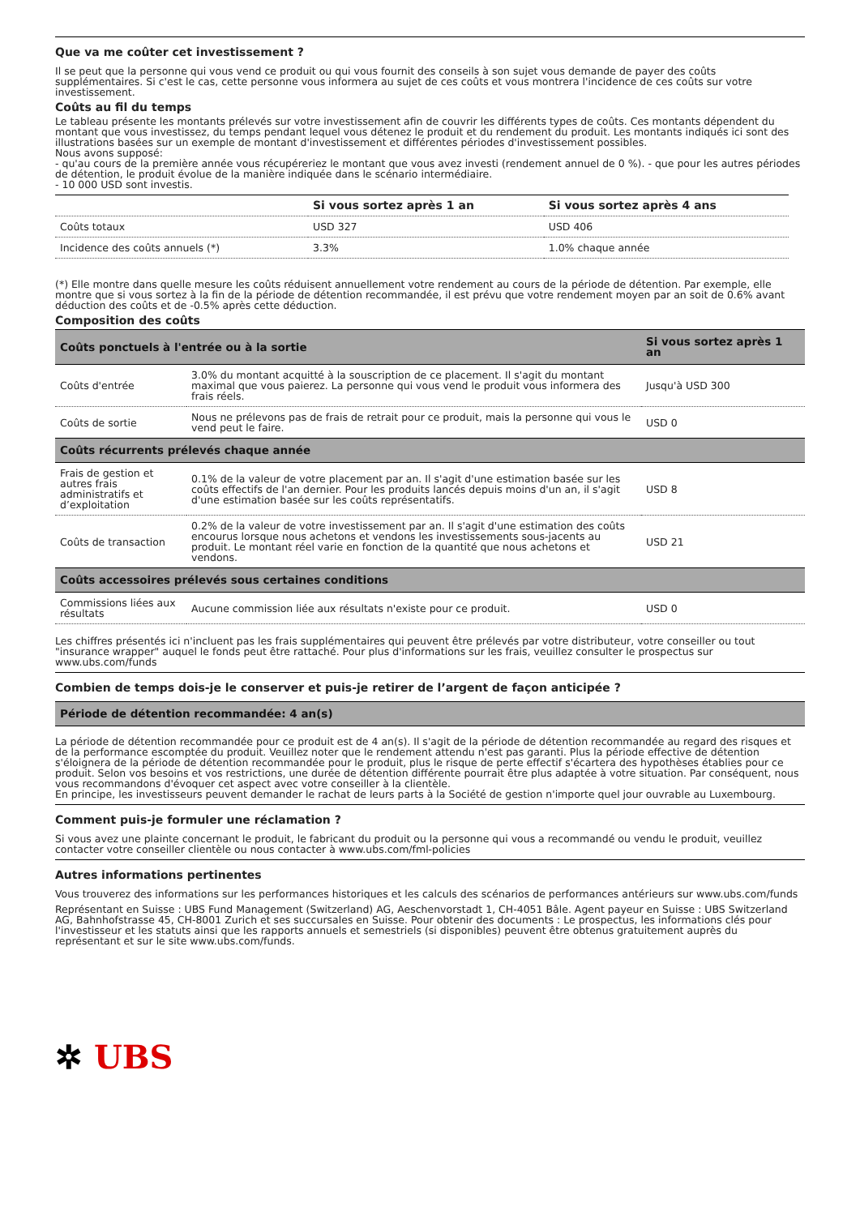Que va me coûter cet investissement ?
Il se peut que la personne qui vous vend ce produit ou qui vous fournit des conseils à son sujet vous demande de payer des coûts supplémentaires. Si c'est le cas, cette personne vous informera au sujet de ces coûts et vous montrera l'incidence de ces coûts sur votre investissement.
Coûts au fil du temps
Le tableau présente les montants prélevés sur votre investissement afin de couvrir les différents types de coûts. Ces montants dépendent du montant que vous investissez, du temps pendant lequel vous détenez le produit et du rendement du produit. Les montants indiqués ici sont des illustrations basées sur un exemple de montant d'investissement et différentes périodes d'investissement possibles.
Nous avons supposé:
- qu'au cours de la première année vous récupéreriez le montant que vous avez investi (rendement annuel de 0 %). - que pour les autres périodes de détention, le produit évolue de la manière indiquée dans le scénario intermédiaire.
- 10 000 USD sont investis.
| | Si vous sortez après 1 an | Si vous sortez après 4 ans |
| --- | --- | --- |
| Coûts totaux | USD 327 | USD 406 |
| Incidence des coûts annuels (*) | 3.3% | 1.0% chaque année |
(*) Elle montre dans quelle mesure les coûts réduisent annuellement votre rendement au cours de la période de détention. Par exemple, elle montre que si vous sortez à la fin de la période de détention recommandée, il est prévu que votre rendement moyen par an soit de 0.6% avant déduction des coûts et de -0.5% après cette déduction.
Composition des coûts
| Coûts ponctuels à l'entrée ou à la sortie | | Si vous sortez après 1 an |
| --- | --- | --- |
| Coûts d'entrée | 3.0% du montant acquitté à la souscription de ce placement. Il s'agit du montant maximal que vous paierez. La personne qui vous vend le produit vous informera des frais réels. | Jusqu'à USD 300 |
| Coûts de sortie | Nous ne prélevons pas de frais de retrait pour ce produit, mais la personne qui vous le vend peut le faire. | USD 0 |
| Coûts récurrents prélevés chaque année | | |
| Frais de gestion et autres frais administratifs et d’exploitation | 0.1% de la valeur de votre placement par an. Il s'agit d'une estimation basée sur les coûts effectifs de l'an dernier. Pour les produits lancés depuis moins d'un an, il s'agit d'une estimation basée sur les coûts représentatifs. | USD 8 |
| Coûts de transaction | 0.2% de la valeur de votre investissement par an. Il s'agit d'une estimation des coûts encourus lorsque nous achetons et vendons les investissements sous-jacents au produit. Le montant réel varie en fonction de la quantité que nous achetons et vendons. | USD 21 |
| Coûts accessoires prélevés sous certaines conditions | | |
| Commissions liées aux résultats | Aucune commission liée aux résultats n'existe pour ce produit. | USD 0 |
Les chiffres présentés ici n'incluent pas les frais supplémentaires qui peuvent être prélevés par votre distributeur, votre conseiller ou tout "insurance wrapper" auquel le fonds peut être rattaché. Pour plus d'informations sur les frais, veuillez consulter le prospectus sur www.ubs.com/funds
Combien de temps dois-je le conserver et puis-je retirer de l’argent de façon anticipée ?
| Période de détention recommandée: 4 an(s) |
| --- |
La période de détention recommandée pour ce produit est de 4 an(s). Il s'agit de la période de détention recommandée au regard des risques et de la performance escomptée du produit. Veuillez noter que le rendement attendu n'est pas garanti. Plus la période effective de détention s'éloignera de la période de détention recommandée pour le produit, plus le risque de perte effectif s'écartera des hypothèses établies pour ce produit. Selon vos besoins et vos restrictions, une durée de détention différente pourrait être plus adaptée à votre situation. Par conséquent, nous vous recommandons d'évoquer cet aspect avec votre conseiller à la clientèle.
En principe, les investisseurs peuvent demander le rachat de leurs parts à la Société de gestion n'importe quel jour ouvrable au Luxembourg.
Comment puis-je formuler une réclamation ?
Si vous avez une plainte concernant le produit, le fabricant du produit ou la personne qui vous a recommandé ou vendu le produit, veuillez contacter votre conseiller clientèle ou nous contacter à www.ubs.com/fml-policies
Autres informations pertinentes
Vous trouverez des informations sur les performances historiques et les calculs des scénarios de performances antérieurs sur www.ubs.com/funds
Représentant en Suisse : UBS Fund Management (Switzerland) AG, Aeschenvorstadt 1, CH-4051 Bâle. Agent payeur en Suisse : UBS Switzerland AG, Bahnhofstrasse 45, CH-8001 Zurich et ses succursales en Suisse. Pour obtenir des documents : Le prospectus, les informations clés pour l'investisseur et les statuts ainsi que les rapports annuels et semestriels (si disponibles) peuvent être obtenus gratuitement auprès du représentant et sur le site www.ubs.com/funds.
✲ UBS